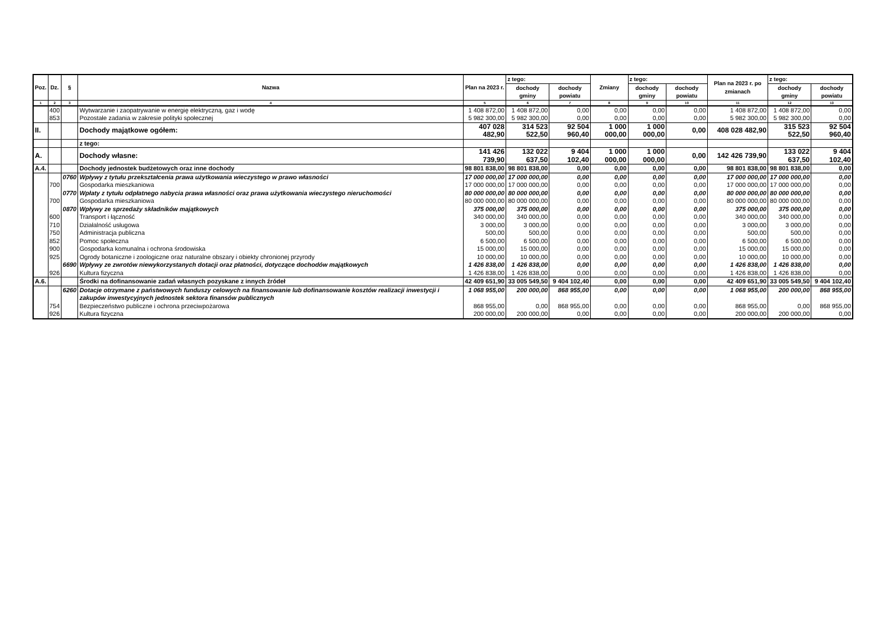| Poz. | Dz. | § | Nazwa | Plan na 2023 r. | z tego: | | Zmiany | z tego: | | Plan na 2023 r. po zmianach | z tego: | |
| --- | --- | --- | --- | --- | --- | --- | --- | --- | --- | --- | --- | --- |
| | | | | | dochody gminy | dochody powiatu | | dochody gminy | dochody powiatu | | dochody gminy | dochody powiatu |
| 1 | 2 | 3 | 4 | 5 | 6 | 7 | 8 | 9 | 10 | 11 | 12 | 13 |
| | 400 | | Wytwarzanie i zaopatrywanie w energię elektryczną, gaz i wodę | 1 408 872,00 | 1 408 872,00 | 0,00 | 0,00 | 0,00 | 0,00 | 1 408 872,00 | 1 408 872,00 | 0,00 |
| | 853 | | Pozostałe zadania w zakresie polityki społecznej | 5 982 300,00 | 5 982 300,00 | 0,00 | 0,00 | 0,00 | 0,00 | 5 982 300,00 | 5 982 300,00 | 0,00 |
| II. | | | Dochody majątkowe ogółem: | 407 028 482,90 | 314 523 522,50 | 92 504 960,40 | 1 000 000,00 | 1 000 000,00 | 0,00 | 408 028 482,90 | 315 523 522,50 | 92 504 960,40 |
| | | | z tego: | | | | | | | | | |
| A. | | | Dochody własne: | 141 426 739,90 | 132 022 637,50 | 9 404 102,40 | 1 000 000,00 | 1 000 000,00 | 0,00 | 142 426 739,90 | 133 022 637,50 | 9 404 102,40 |
| A.4. | | | Dochody jednostek budżetowych oraz inne dochody | 98 801 838,00 | 98 801 838,00 | 0,00 | 0,00 | 0,00 | 0,00 | 98 801 838,00 | 98 801 838,00 | 0,00 |
| | | 0760 | Wpływy z tytułu przekształcenia prawa użytkowania wieczystego w prawo własności | 17 000 000,00 | 17 000 000,00 | 0,00 | 0,00 | 0,00 | 0,00 | 17 000 000,00 | 17 000 000,00 | 0,00 |
| | 700 | | Gospodarka mieszkaniowa | 17 000 000,00 | 17 000 000,00 | 0,00 | 0,00 | 0,00 | 0,00 | 17 000 000,00 | 17 000 000,00 | 0,00 |
| | | 0770 | Wpłaty z tytułu odpłatnego nabycia prawa własności oraz prawa użytkowania wieczystego nieruchomości | 80 000 000,00 | 80 000 000,00 | 0,00 | 0,00 | 0,00 | 0,00 | 80 000 000,00 | 80 000 000,00 | 0,00 |
| | 700 | | Gospodarka mieszkaniowa | 80 000 000,00 | 80 000 000,00 | 0,00 | 0,00 | 0,00 | 0,00 | 80 000 000,00 | 80 000 000,00 | 0,00 |
| | | 0870 | Wpływy ze sprzedaży składników majątkowych | 375 000,00 | 375 000,00 | 0,00 | 0,00 | 0,00 | 0,00 | 375 000,00 | 375 000,00 | 0,00 |
| | 600 | | Transport i łączność | 340 000,00 | 340 000,00 | 0,00 | 0,00 | 0,00 | 0,00 | 340 000,00 | 340 000,00 | 0,00 |
| | 710 | | Działalność usługowa | 3 000,00 | 3 000,00 | 0,00 | 0,00 | 0,00 | 0,00 | 3 000,00 | 3 000,00 | 0,00 |
| | 750 | | Administracja publiczna | 500,00 | 500,00 | 0,00 | 0,00 | 0,00 | 0,00 | 500,00 | 500,00 | 0,00 |
| | 852 | | Pomoc społeczna | 6 500,00 | 6 500,00 | 0,00 | 0,00 | 0,00 | 0,00 | 6 500,00 | 6 500,00 | 0,00 |
| | 900 | | Gospodarka komunalna i ochrona środowiska | 15 000,00 | 15 000,00 | 0,00 | 0,00 | 0,00 | 0,00 | 15 000,00 | 15 000,00 | 0,00 |
| | 925 | | Ogrody botaniczne i zoologiczne oraz naturalne obszary i obiekty chronionej przyrody | 10 000,00 | 10 000,00 | 0,00 | 0,00 | 0,00 | 0,00 | 10 000,00 | 10 000,00 | 0,00 |
| | | 6690 | Wpływy ze zwrotów niewykorzystanych dotacji oraz płatności, dotyczące dochodów majątkowych | 1 426 838,00 | 1 426 838,00 | 0,00 | 0,00 | 0,00 | 0,00 | 1 426 838,00 | 1 426 838,00 | 0,00 |
| | 926 | | Kultura fizyczna | 1 426 838,00 | 1 426 838,00 | 0,00 | 0,00 | 0,00 | 0,00 | 1 426 838,00 | 1 426 838,00 | 0,00 |
| A.6. | | | Środki na dofinansowanie zadań własnych pozyskane z innych źródeł | 42 409 651,90 | 33 005 549,50 | 9 404 102,40 | 0,00 | 0,00 | 0,00 | 42 409 651,90 | 33 005 549,50 | 9 404 102,40 |
| | | 6260 | Dotacje otrzymane z państwowych funduszy celowych na finansowanie lub dofinansowanie kosztów realizacji inwestycji i zakupów inwestycyjnych jednostek sektora finansów publicznych | 1 068 955,00 | 200 000,00 | 868 955,00 | 0,00 | 0,00 | 0,00 | 1 068 955,00 | 200 000,00 | 868 955,00 |
| | 754 | | Bezpieczeństwo publiczne i ochrona przeciwpożarowa | 868 955,00 | 0,00 | 868 955,00 | 0,00 | 0,00 | 0,00 | 868 955,00 | 0,00 | 868 955,00 |
| | 926 | | Kultura fizyczna | 200 000,00 | 200 000,00 | 0,00 | 0,00 | 0,00 | 0,00 | 200 000,00 | 200 000,00 | 0,00 |